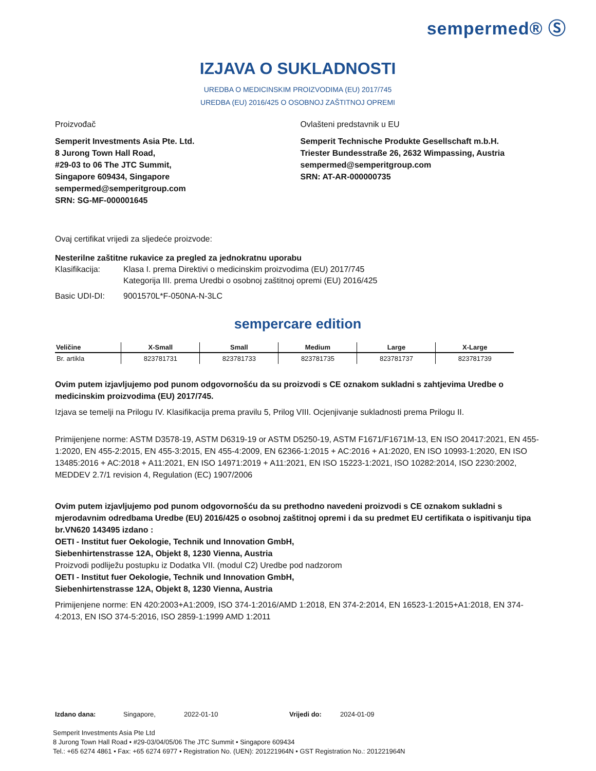sempermed® Ⓢ
IZJAVA O SUKLADNOSTI
UREDBA O MEDICINSKIM PROIZVODIMA (EU) 2017/745
UREDBA (EU) 2016/425 O OSOBNOJ ZAŠTITNOJ OPREMI
Proizvođač
Semperit Investments Asia Pte. Ltd.
8 Jurong Town Hall Road,
#29-03 to 06 The JTC Summit,
Singapore 609434, Singapore
sempermed@semperitgroup.com
SRN: SG-MF-000001645
Ovlašteni predstavnik u EU
Semperit Technische Produkte Gesellschaft m.b.H.
Triester Bundesstraße 26, 2632 Wimpassing, Austria
sempermed@semperitgroup.com
SRN: AT-AR-000000735
Ovaj certifikat vrijedi za sljedeće proizvode:
Nesterilne zaštitne rukavice za pregled za jednokratnu uporabu
Klasifikacija: Klasa I. prema Direktivi o medicinskim proizvodima (EU) 2017/745
Kategorija III. prema Uredbi o osobnoj zaštitnoj opremi (EU) 2016/425
Basic UDI-DI: 9001570L*F-050NA-N-3LC
sempercare edition
| Veličine | X-Small | Small | Medium | Large | X-Large |
| --- | --- | --- | --- | --- | --- |
| Br. artikla | 823781731 | 823781733 | 823781735 | 823781737 | 823781739 |
Ovim putem izjavljujemo pod punom odgovornošću da su proizvodi s CE oznakom sukladni s zahtjevima Uredbe o medicinskim proizvodima (EU) 2017/745.
Izjava se temelji na Prilogu IV. Klasifikacija prema pravilu 5, Prilog VIII. Ocjenjivanje sukladnosti prema Prilogu II.
Primijenjene norme: ASTM D3578-19, ASTM D6319-19 or ASTM D5250-19, ASTM F1671/F1671M-13, EN ISO 20417:2021, EN 455-1:2020, EN 455-2:2015, EN 455-3:2015, EN 455-4:2009, EN 62366-1:2015 + AC:2016 + A1:2020, EN ISO 10993-1:2020, EN ISO 13485:2016 + AC:2018 + A11:2021, EN ISO 14971:2019 + A11:2021, EN ISO 15223-1:2021, ISO 10282:2014, ISO 2230:2002, MEDDEV 2.7/1 revision 4, Regulation (EC) 1907/2006
Ovim putem izjavljujemo pod punom odgovornošću da su prethodno navedeni proizvodi s CE oznakom sukladni s mjerodavnim odredbama Uredbe (EU) 2016/425 o osobnoj zaštitnoj opremi i da su predmet EU certifikata o ispitivanju tipa br.VN620 143495 izdano :
OETI - Institut fuer Oekologie, Technik und Innovation GmbH,
Siebenhirtenstrasse 12A, Objekt 8, 1230 Vienna, Austria
Proizvodi podliježu postupku iz Dodatka VII. (modul C2) Uredbe pod nadzorom
OETI - Institut fuer Oekologie, Technik und Innovation GmbH,
Siebenhirtenstrasse 12A, Objekt 8, 1230 Vienna, Austria
Primijenjene norme: EN 420:2003+A1:2009, ISO 374-1:2016/AMD 1:2018, EN 374-2:2014, EN 16523-1:2015+A1:2018, EN 374-4:2013, EN ISO 374-5:2016, ISO 2859-1:1999 AMD 1:2011
Izdano dana: Singapore, 2022-01-10 Vrijedi do: 2024-01-09
Semperit Investments Asia Pte Ltd
8 Jurong Town Hall Road • #29-03/04/05/06 The JTC Summit • Singapore 609434
Tel.: +65 6274 4861 • Fax: +65 6274 6977 • Registration No. (UEN): 201221964N • GST Registration No.: 201221964N